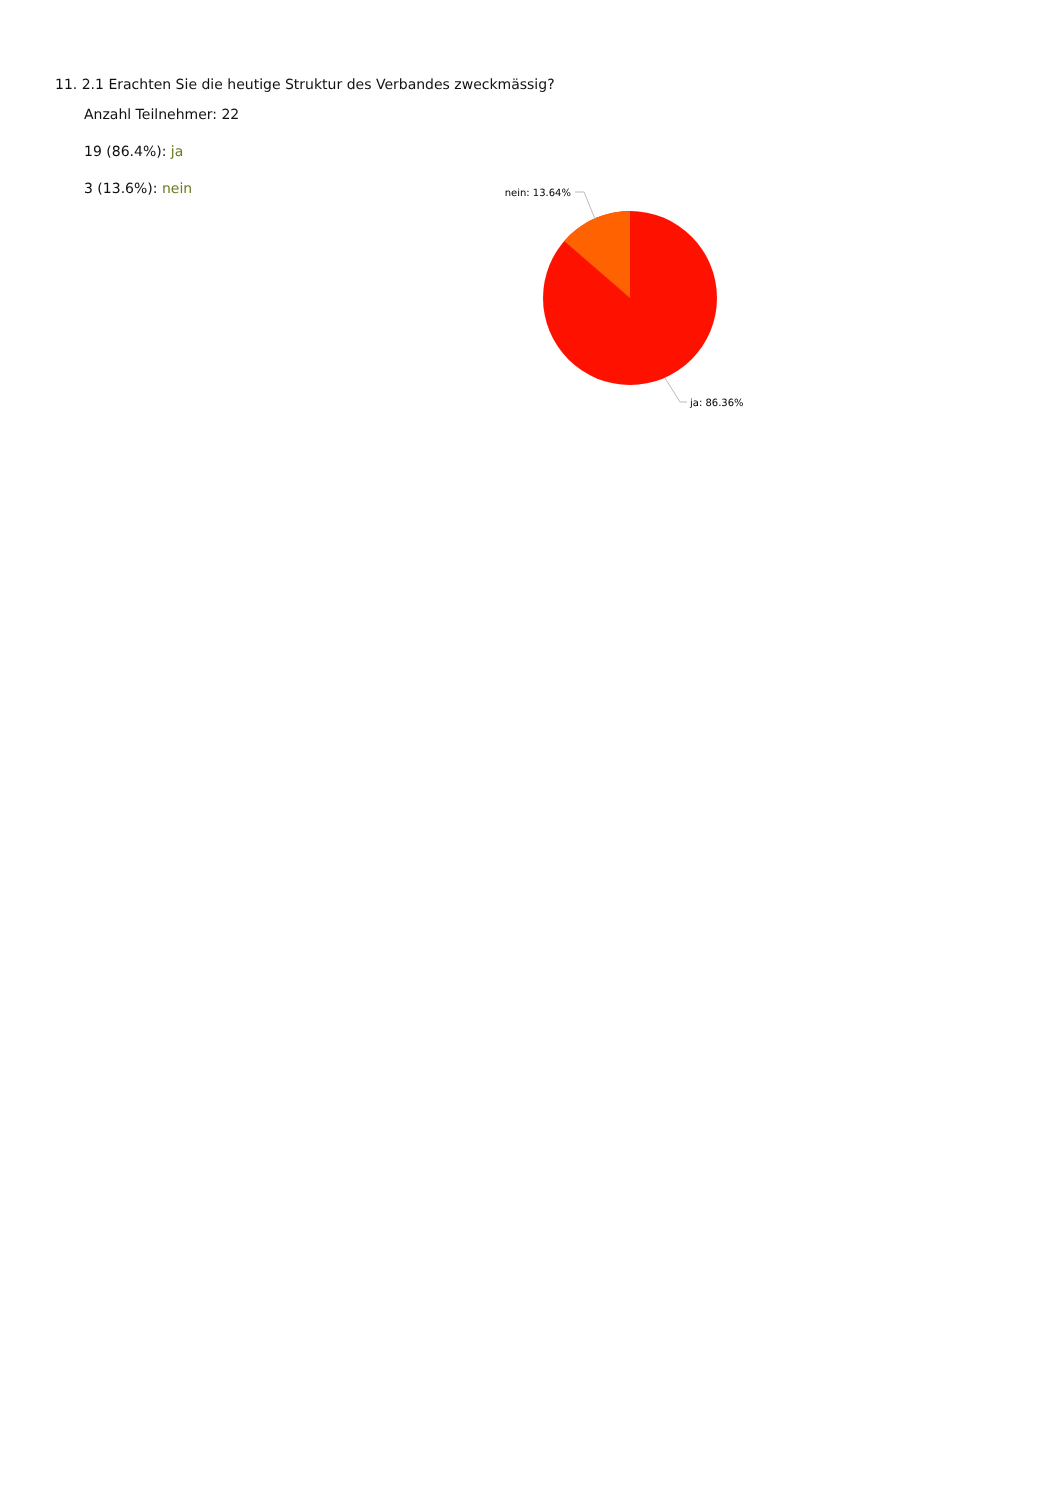11. 2.1 Erachten Sie die heutige Struktur des Verbandes zweckmässig?
Anzahl Teilnehmer: 22
19 (86.4%): ja
3 (13.6%): nein
nein: 13.64%
ja: 86.36%